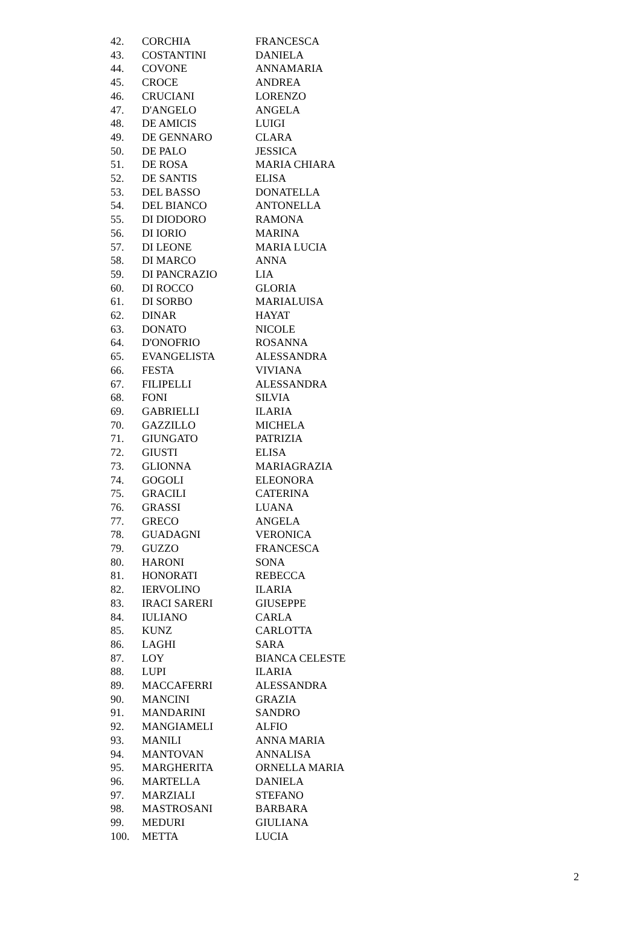| 42. | CORCHIA | FRANCESCA |
| 43. | COSTANTINI | DANIELA |
| 44. | COVONE | ANNAMARIA |
| 45. | CROCE | ANDREA |
| 46. | CRUCIANI | LORENZO |
| 47. | D'ANGELO | ANGELA |
| 48. | DE AMICIS | LUIGI |
| 49. | DE GENNARO | CLARA |
| 50. | DE PALO | JESSICA |
| 51. | DE ROSA | MARIA CHIARA |
| 52. | DE SANTIS | ELISA |
| 53. | DEL BASSO | DONATELLA |
| 54. | DEL BIANCO | ANTONELLA |
| 55. | DI DIODORO | RAMONA |
| 56. | DI IORIO | MARINA |
| 57. | DI LEONE | MARIA LUCIA |
| 58. | DI MARCO | ANNA |
| 59. | DI PANCRAZIO | LIA |
| 60. | DI ROCCO | GLORIA |
| 61. | DI SORBO | MARIALUISA |
| 62. | DINAR | HAYAT |
| 63. | DONATO | NICOLE |
| 64. | D'ONOFRIO | ROSANNA |
| 65. | EVANGELISTA | ALESSANDRA |
| 66. | FESTA | VIVIANA |
| 67. | FILIPELLI | ALESSANDRA |
| 68. | FONI | SILVIA |
| 69. | GABRIELLI | ILARIA |
| 70. | GAZZILLO | MICHELA |
| 71. | GIUNGATO | PATRIZIA |
| 72. | GIUSTI | ELISA |
| 73. | GLIONNA | MARIAGRAZIA |
| 74. | GOGOLI | ELEONORA |
| 75. | GRACILI | CATERINA |
| 76. | GRASSI | LUANA |
| 77. | GRECO | ANGELA |
| 78. | GUADAGNI | VERONICA |
| 79. | GUZZO | FRANCESCA |
| 80. | HARONI | SONA |
| 81. | HONORATI | REBECCA |
| 82. | IERVOLINO | ILARIA |
| 83. | IRACI SARERI | GIUSEPPE |
| 84. | IULIANO | CARLA |
| 85. | KUNZ | CARLOTTA |
| 86. | LAGHI | SARA |
| 87. | LOY | BIANCA CELESTE |
| 88. | LUPI | ILARIA |
| 89. | MACCAFERRI | ALESSANDRA |
| 90. | MANCINI | GRAZIA |
| 91. | MANDARINI | SANDRO |
| 92. | MANGIAMELI | ALFIO |
| 93. | MANILI | ANNA MARIA |
| 94. | MANTOVAN | ANNALISA |
| 95. | MARGHERITA | ORNELLA MARIA |
| 96. | MARTELLA | DANIELA |
| 97. | MARZIALI | STEFANO |
| 98. | MASTROSANI | BARBARA |
| 99. | MEDURI | GIULIANA |
| 100. | METTA | LUCIA |
2